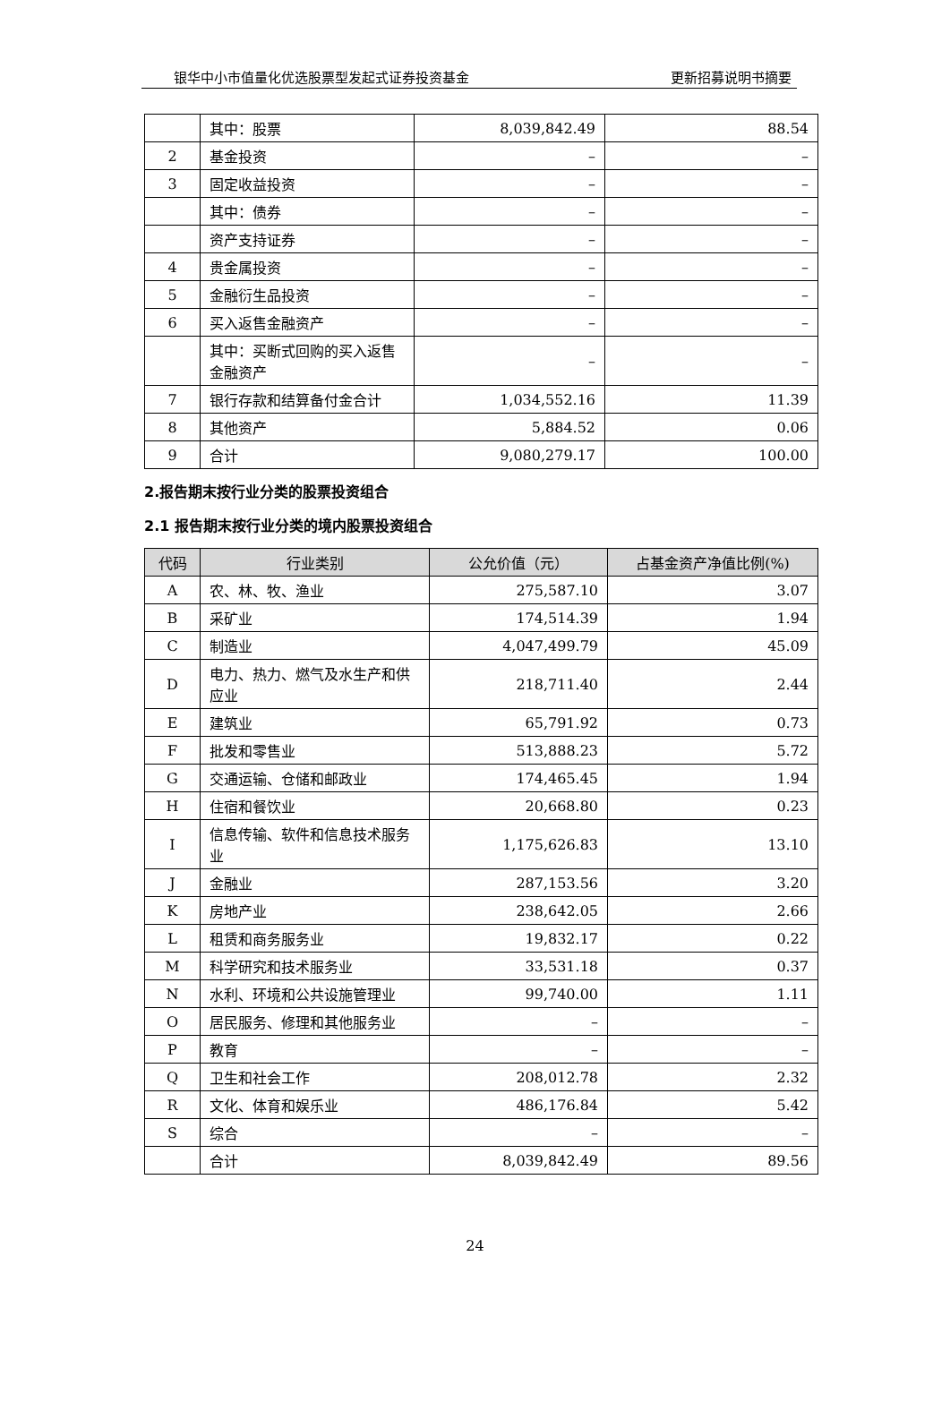银华中小市值量化优选股票型发起式证券投资基金 更新招募说明书摘要
| | 其中：股票 | 8,039,842.49 | 88.54 |
| 2 | 基金投资 | – | – |
| 3 | 固定收益投资 | – | – |
| | 其中：债券 | – | – |
| | 资产支持证券 | – | – |
| 4 | 贵金属投资 | – | – |
| 5 | 金融衍生品投资 | – | – |
| 6 | 买入返售金融资产 | – | – |
| | 其中：买断式回购的买入返售金融资产 | – | – |
| 7 | 银行存款和结算备付金合计 | 1,034,552.16 | 11.39 |
| 8 | 其他资产 | 5,884.52 | 0.06 |
| 9 | 合计 | 9,080,279.17 | 100.00 |
2.报告期末按行业分类的股票投资组合
2.1 报告期末按行业分类的境内股票投资组合
| 代码 | 行业类别 | 公允价值（元） | 占基金资产净值比例(%) |
| --- | --- | --- | --- |
| A | 农、林、牧、渔业 | 275,587.10 | 3.07 |
| B | 采矿业 | 174,514.39 | 1.94 |
| C | 制造业 | 4,047,499.79 | 45.09 |
| D | 电力、热力、燃气及水生产和供应业 | 218,711.40 | 2.44 |
| E | 建筑业 | 65,791.92 | 0.73 |
| F | 批发和零售业 | 513,888.23 | 5.72 |
| G | 交通运输、仓储和邮政业 | 174,465.45 | 1.94 |
| H | 住宿和餐饮业 | 20,668.80 | 0.23 |
| I | 信息传输、软件和信息技术服务业 | 1,175,626.83 | 13.10 |
| J | 金融业 | 287,153.56 | 3.20 |
| K | 房地产业 | 238,642.05 | 2.66 |
| L | 租赁和商务服务业 | 19,832.17 | 0.22 |
| M | 科学研究和技术服务业 | 33,531.18 | 0.37 |
| N | 水利、环境和公共设施管理业 | 99,740.00 | 1.11 |
| O | 居民服务、修理和其他服务业 | – | – |
| P | 教育 | – | – |
| Q | 卫生和社会工作 | 208,012.78 | 2.32 |
| R | 文化、体育和娱乐业 | 486,176.84 | 5.42 |
| S | 综合 | – | – |
| | 合计 | 8,039,842.49 | 89.56 |
24